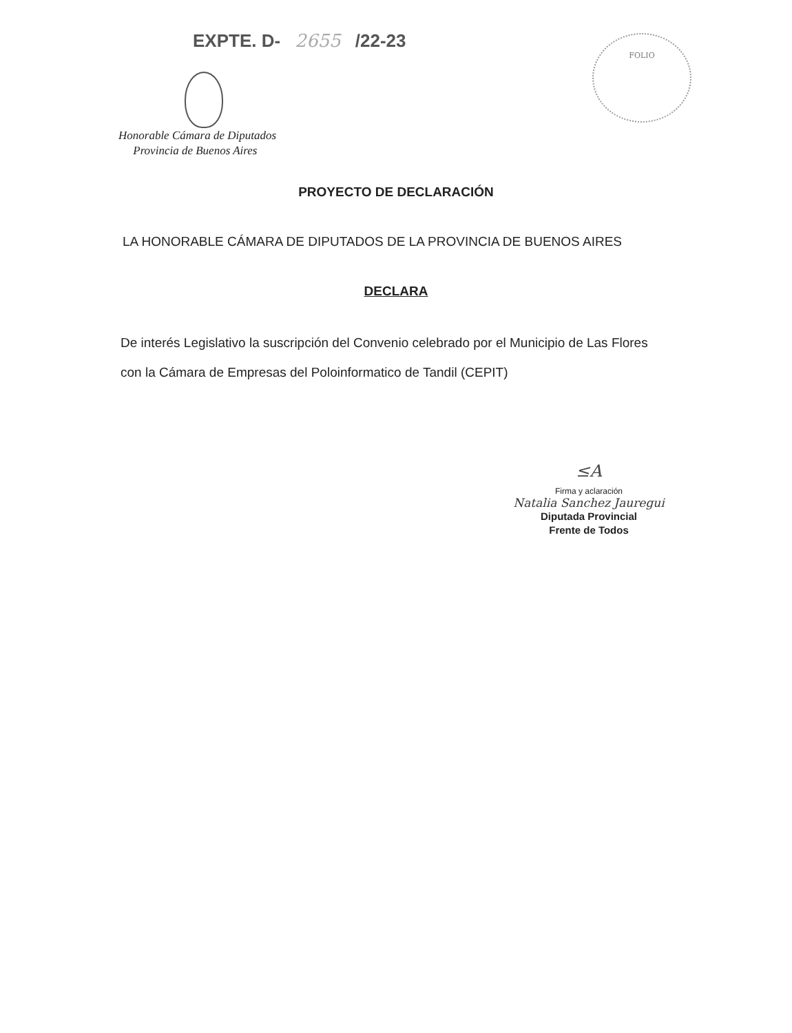EXPTE. D- 2655 /22-23 FOLIO
Honorable Cámara de Diputados
Provincia de Buenos Aires
PROYECTO DE DECLARACIÓN
LA HONORABLE CÁMARA DE DIPUTADOS DE LA PROVINCIA DE BUENOS AIRES
DECLARA
De interés Legislativo la suscripción del Convenio celebrado por el Municipio de Las Flores con la Cámara de Empresas del Poloinformatico de Tandil (CEPIT)
≤A
Firma y aclaración
Natalia Sanchez Jauregui
Diputada Provincial
Frente de Todos